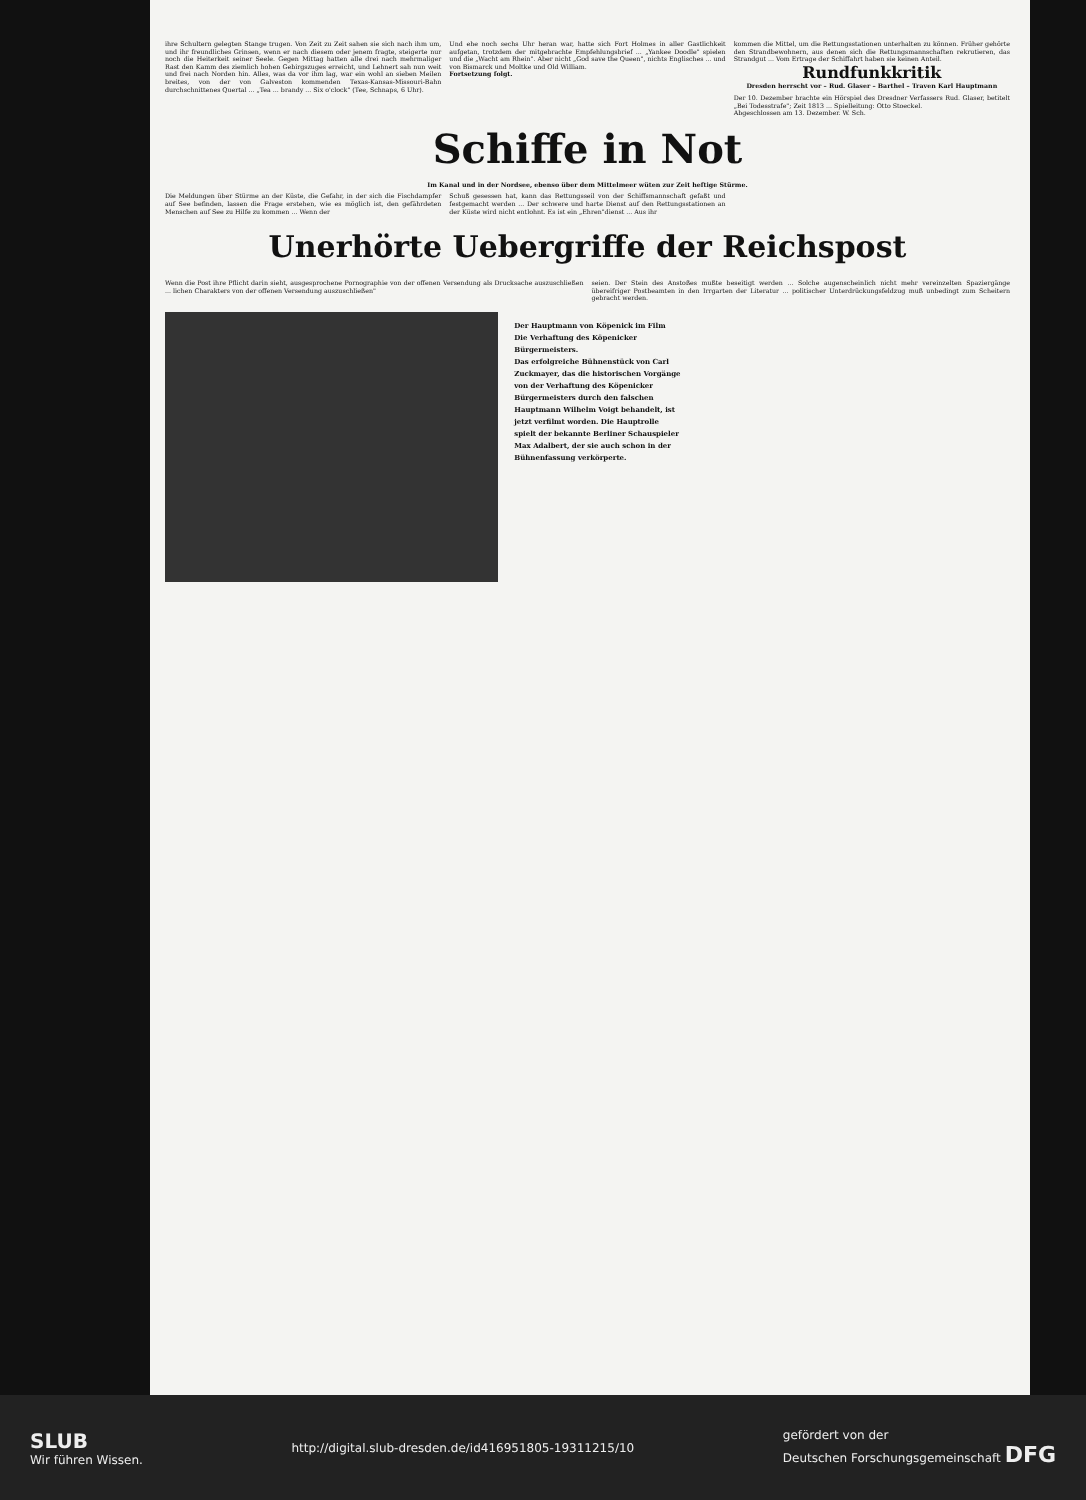ihre Schultern gelegten Stange trugen. Von Zeit zu Zeit sahen sie sich nach ihm um, und ihr freundliches Grinsen, wenn er nach diesem oder jenem fragte, steigerte nur noch die Heiterkeit seiner Seele. Gegen Mittag hatten alle drei nach mehrmaliger Rast den Kamm des ziemlich hohen Gebirgszuges erreicht, und Lehnert sah nun weit und frei nach Norden hin. Alles, was da vor ihm lag, war ein wohl an sieben Meilen breites, von der von Galveston kommenden Texas-Kansas-Missouri-Bahn durchschnittenes Quertal ... „Tea ... brandy ... Six o'clock" (Tee, Schnaps, 6 Uhr).
Und ehe noch sechs Uhr heran war, hatte sich Fort Holmes in aller Gastlichkeit aufgetan, trotzdem der mitgebrachte Empfehlungsbrief ... „Yankee Doodle" spielen und die „Wacht am Rhein". Aber nicht „God save the Queen", nichts Englisches ... und von Bismarck und Moltke und Old William.
Fortsetzung folgt.
kommen die Mittel, um die Rettungsstationen unterhalten zu können. Früher gehörte den Strandbewohnern, aus denen sich die Rettungsmannschaften rekrutieren, das Strandgut ... Vom Ertrage der Schiffahrt haben sie keinen Anteil.
Rundfunkkritik
Dresden herrscht vor – Rud. Glaser – Barthel – Traven Karl Hauptmann
Der 10. Dezember brachte ein Hörspiel des Dresdner Verfassers Rud. Glaser, betitelt „Bei Todesstrafe"; Zeit 1813 ... Spielleitung: Otto Stoeckel.
Abgeschlossen am 13. Dezember. W. Sch.
Schiffe in Not
Im Kanal und in der Nordsee, ebenso über dem Mittelmeer wüten zur Zeit heftige Stürme.
Die Meldungen über Stürme an der Küste, die Gefahr, in der sich die Fischdampfer auf See befinden, lassen die Frage erstehen, wie es möglich ist, den gefährdeten Menschen auf See zu Hilfe zu kommen ... Wenn der
Schuß gesessen hat, kann das Rettungsseil von der Schiffsmannschaft gefaßt und festgemacht werden ... Der schwere und harte Dienst auf den Rettungsstationen an der Küste wird nicht entlohnt. Es ist ein „Ehren"dienst ... Aus ihr
Unerhörte Uebergriffe der Reichspost
Wenn die Post ihre Pflicht darin sieht, ausgesprochene Pornographie von der offenen Versendung als Drucksache auszuschließen ... lichen Charakters von der offenen Versendung auszuschließen"
seien. Der Stein des Anstoßes mußte beseitigt werden ... Solche augenscheinlich nicht mehr vereinzelten Spaziergänge übereifriger Postbeamten in den Irrgarten der Literatur ... politischer Unterdrückungsfeldzug muß unbedingt zum Scheitern gebracht werden.
Der Hauptmann von Köpenick im Film
Die Verhaftung des Köpenicker Bürgermeisters.
Das erfolgreiche Bühnenstück von Carl Zuckmayer, das die historischen Vorgänge von der Verhaftung des Köpenicker Bürgermeisters durch den falschen Hauptmann Wilhelm Voigt behandelt, ist jetzt verfilmt worden. Die Hauptrolle spielt der bekannte Berliner Schauspieler Max Adalbert, der sie auch schon in der Bühnenfassung verkörperte.
SLUB
Wir führen Wissen.
http://digital.slub-dresden.de/id416951805-19311215/10
gefördert von der
Deutschen Forschungsgemeinschaft DFG